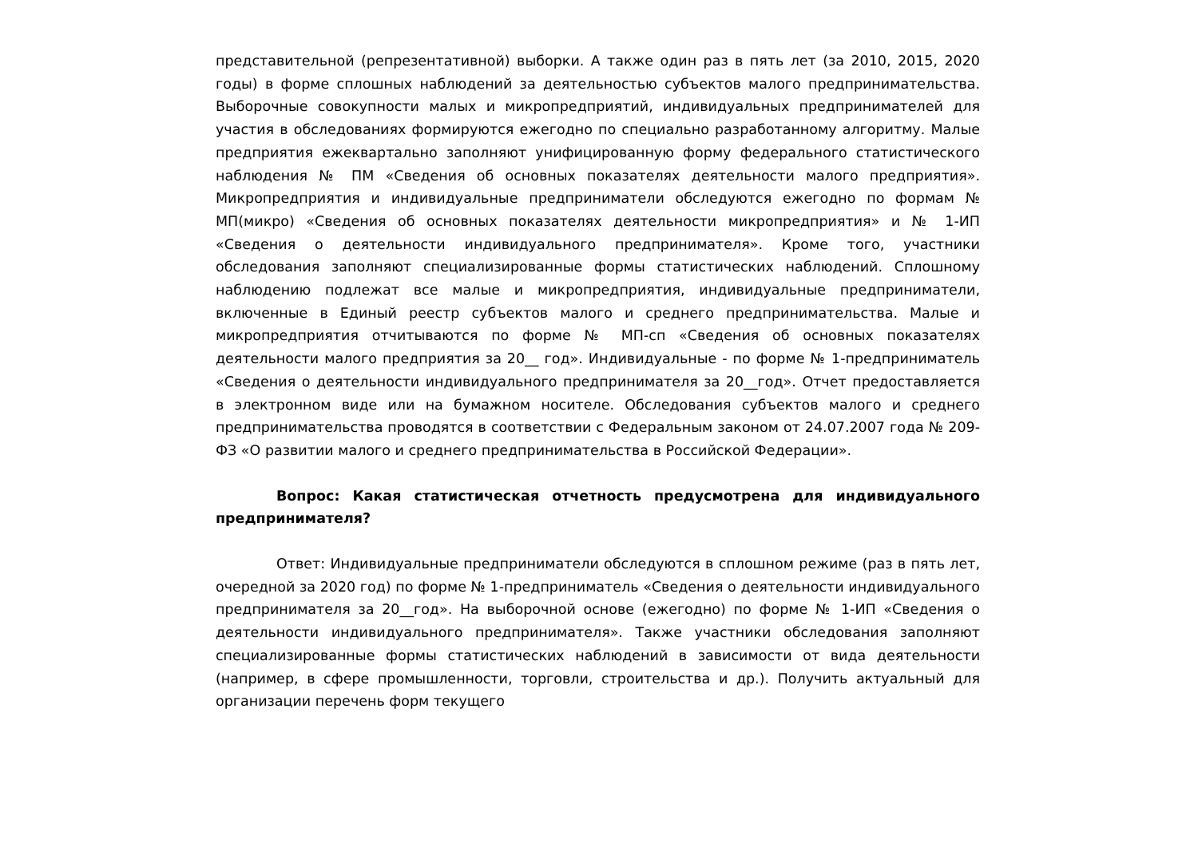представительной (репрезентативной) выборки. А также один раз в пять лет (за 2010, 2015, 2020 годы) в форме сплошных наблюдений за деятельностью субъектов малого предпринимательства. Выборочные совокупности малых и микропредприятий, индивидуальных предпринимателей для участия в обследованиях формируются ежегодно по специально разработанному алгоритму. Малые предприятия ежеквартально заполняют унифицированную форму федерального статистического наблюдения № ПМ «Сведения об основных показателях деятельности малого предприятия». Микропредприятия и индивидуальные предприниматели обследуются ежегодно по формам № МП(микро) «Сведения об основных показателях деятельности микропредприятия» и № 1-ИП «Сведения о деятельности индивидуального предпринимателя». Кроме того, участники обследования заполняют специализированные формы статистических наблюдений. Сплошному наблюдению подлежат все малые и микропредприятия, индивидуальные предприниматели, включенные в Единый реестр субъектов малого и среднего предпринимательства. Малые и микропредприятия отчитываются по форме № МП-сп «Сведения об основных показателях деятельности малого предприятия за 20__ год». Индивидуальные - по форме № 1-предприниматель «Сведения о деятельности индивидуального предпринимателя за 20__год». Отчет предоставляется в электронном виде или на бумажном носителе. Обследования субъектов малого и среднего предпринимательства проводятся в соответствии с Федеральным законом от 24.07.2007 года № 209-ФЗ «О развитии малого и среднего предпринимательства в Российской Федерации».
Вопрос: Какая статистическая отчетность предусмотрена для индивидуального предпринимателя?
Ответ: Индивидуальные предприниматели обследуются в сплошном режиме (раз в пять лет, очередной за 2020 год) по форме № 1-предприниматель «Сведения о деятельности индивидуального предпринимателя за 20__год». На выборочной основе (ежегодно) по форме № 1-ИП «Сведения о деятельности индивидуального предпринимателя». Также участники обследования заполняют специализированные формы статистических наблюдений в зависимости от вида деятельности (например, в сфере промышленности, торговли, строительства и др.). Получить актуальный для организации перечень форм текущего